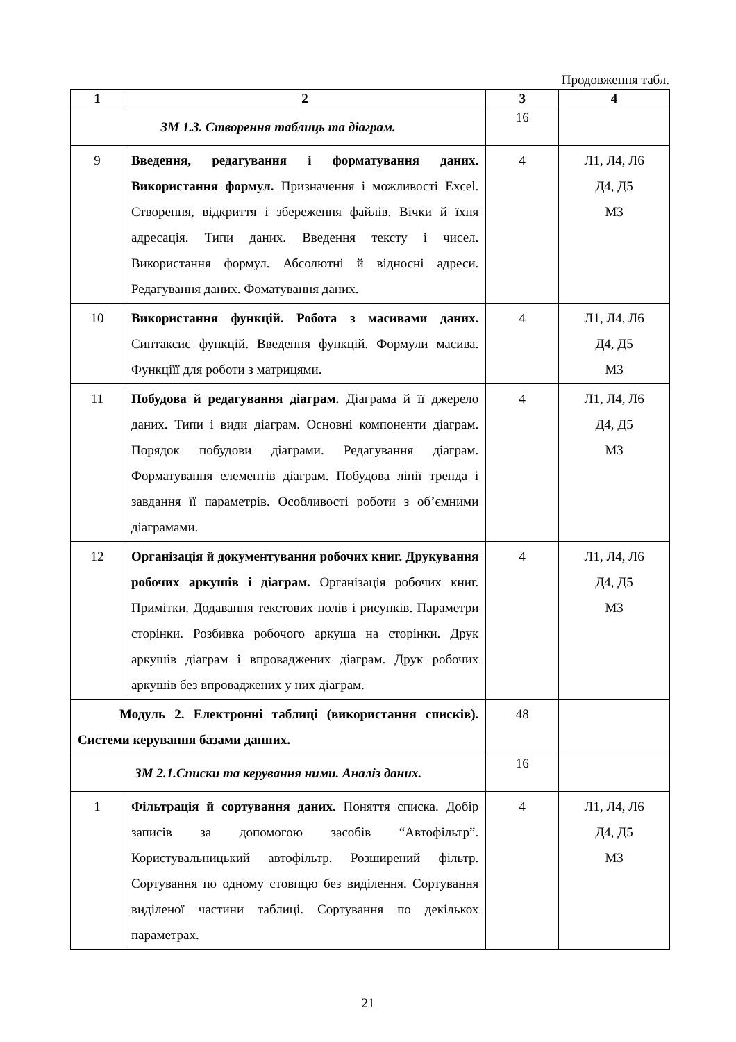Продовження табл.
| 1 | 2 | 3 | 4 |
| --- | --- | --- | --- |
| ЗМ 1.3. Створення таблиць та діаграм. | | 16 | |
| 9 | Введення, редагування і форматування даних. Використання формул. Призначення і можливості Excel. Створення, відкриття і збереження файлів. Вічки й їхня адресація. Типи даних. Введення тексту і чисел. Використання формул. Абсолютні й відносні адреси. Редагування даних. Фоматування даних. | 4 | Л1, Л4, Л6 Д4, Д5 М3 |
| 10 | Використання функцій. Робота з масивами даних. Синтаксис функцій. Введення функцій. Формули масива. Функціїї для роботи з матрицями. | 4 | Л1, Л4, Л6 Д4, Д5 М3 |
| 11 | Побудова й редагування діаграм. Діаграма й її джерело даних. Типи і види діаграм. Основні компоненти діаграм. Порядок побудови діаграми. Редагування діаграм. Форматування елементів діаграм. Побудова лінії тренда і завдання її параметрів. Особливості роботи з об’ємними діаграмами. | 4 | Л1, Л4, Л6 Д4, Д5 М3 |
| 12 | Організація й документування робочих книг. Друкування робочих аркушів і діаграм. Організація робочих книг. Примітки. Додавання текстових полів і рисунків. Параметри сторінки. Розбивка робочого аркуша на сторінки. Друк аркушів діаграм і впроваджених діаграм. Друк робочих аркушів без впроваджених у них діаграм. | 4 | Л1, Л4, Л6 Д4, Д5 М3 |
| Модуль 2. Електронні таблиці (використання списків). Системи керування базами данних. | | 48 | |
| ЗМ 2.1.Списки та керування ними. Аналіз даних. | | 16 | |
| 1 | Фільтрація й сортування даних. Поняття списка. Добір записів за допомогою засобів “Автофільтр”. Користувальницький автофільтр. Розширений фільтр. Сортування по одному стовпцю без виділення. Сортування виділеної частини таблиці. Сортування по декількох параметрах. | 4 | Л1, Л4, Л6 Д4, Д5 М3 |
21